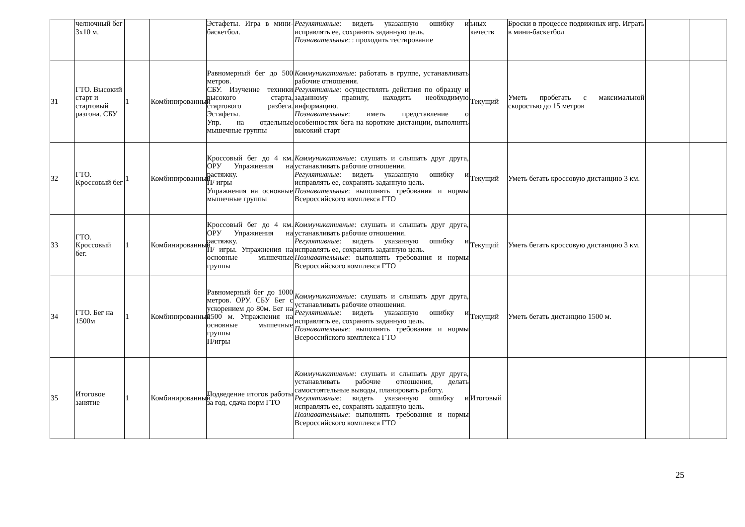| | челночный бег 3х10 м. | | | Эстафеты. Игра в мини-баскетбол. | Регулятивные : видеть указанную ошибку и исправлять ее, сохранять заданную цель. Познавательные : : проходить тестирование | ьных качеств | Броски в процессе подвижных игр. Играть в мини-баскетбол | | |
| 31 | ГТО. Высокий старт и стартовый разгона. СБУ | 1 | Комбинированный | Равномерный бег до 500 метров. СБУ. Изучение техники высокого старта, стартового разбега. Эстафеты. Упр. на отдельные мышечные группы | Коммуникативные : работать в группе, устанавливать рабочие отношения. Регулятивные : осуществлять действия по образцу и заданному правилу, находить необходимую информацию. Познавательные : иметь представление о особенностях бега на короткие дистанции, выполнять высокий старт | Текущий | Уметь пробегать с максимальной скоростью до 15 метров | | |
| 32 | ГТО. Кроссовый бег | 1 | Комбинированный | Кроссовый бег до 4 км. ОРУ Упражнения на растяжку. П/ игры Упражнения на основные мышечные группы | Коммуникативные : слушать и слышать друг друга, устанавливать рабочие отношения. Регулятивные : видеть указанную ошибку и исправлять ее, сохранять заданную цель. Познавательные : выполнять требования и нормы Всероссийского комплекса ГТО | Текущий | Уметь бегать кроссовую дистанцию 3 км. | | |
| 33 | ГТО. Кроссовый бег. | 1 | Комбинированный | Кроссовый бег до 4 км. ОРУ Упражнения на растяжку. П/ игры. Упражнения на основные мышечные группы | Коммуникативные : слушать и слышать друг друга, устанавливать рабочие отношения. Регулятивные : видеть указанную ошибку и исправлять ее, сохранять заданную цель. Познавательные : выполнять требования и нормы Всероссийского комплекса ГТО | Текущий | Уметь бегать кроссовую дистанцию 3 км. | | |
| 34 | ГТО. Бег на 1500м | 1 | Комбинированный | Равномерный бег до 1000 метров. ОРУ. СБУ Бег с ускорением до 80м. Бег на 1500 м. Упражнения на основные мышечные группы П/игры | Коммуникативные : слушать и слышать друг друга, устанавливать рабочие отношения. Регулятивные : видеть указанную ошибку и исправлять ее, сохранять заданную цель. Познавательные : выполнять требования и нормы Всероссийского комплекса ГТО | Текущий | Уметь бегать дистанцию 1500 м. | | |
| 35 | Итоговое занятие | 1 | Комбинированный | Подведение итогов работы за год, сдача норм ГТО | Коммуникативные : слушать и слышать друг друга, устанавливать рабочие отношения, делать самостоятельные выводы, планировать работу. Регулятивные : видеть указанную ошибку и исправлять ее, сохранять заданную цель. Познавательные : выполнять требования и нормы Всероссийского комплекса ГТО | Итоговый | | | |
25